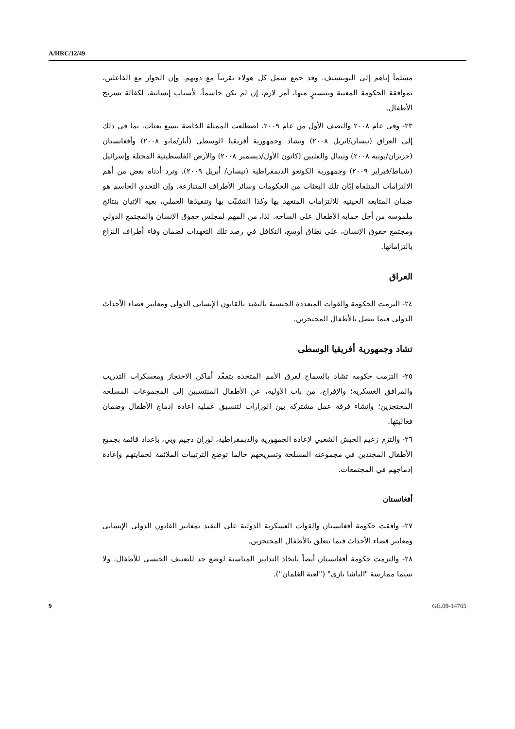A/HRC/12/49
مسلماً إياهم إلى اليونيسيف. وقد جمع شمل كل هؤلاء تقريباً مع ذويهم. وإن الحوار مع الفاعلين، بموافقة الحكومة المعنية وبتيسيرٍ منها، أمر لازم، إن لم يكن حاسماً، لأسباب إنسانية، لكفالة تسريح الأطفال.
٢٣- وفي عام ٢٠٠٨ والنصف الأول من عام ٢٠٠٩، اضطلعت الممثلة الخاصة بتسع بعثات، بما في ذلك إلى العراق (نيسان/ابريل ٢٠٠٨) وتشاد وجمهورية أفريقيا الوسطى (أيار/مايو ٢٠٠٨) وأفغانستان (حزيران/يونيه ٢٠٠٨) ونيبال والفلبين (كانون الأول/ديسمبر ٢٠٠٨) والأرض الفلسطينية المحتلة وإسرائيل (شباط/فبراير ٢٠٠٩) وجمهورية الكونغو الديمقراطية (نيسان/ أبريل ٢٠٠٩). وترد أدناه بعض من أهم الالتزامات المتلقاة إبّان تلك البعثات من الحكومات وسائر الأطراف المتنازعة. وإن التحدي الحاسم هو ضمان المتابعة الحينية للالتزامات المتعهد بها وكذا التشبّث بها وتنفيذها العملي، بغية الإتيان بنتائج ملموسة من أجل حماية الأطفال على الساحة. لذا، من المهم لمجلس حقوق الإنسان والمجتمع الدولي ومجتمع حقوق الإنسان، على نطاق أوسع، التكافل في رصد تلك التعهدات لضمان وفاء أطراف النزاع بالتزاماتها.
العراق
٢٤- التزمت الحكومة والقوات المتعددة الجنسية بالتقيد بالقانون الإنساني الدولي ومعايير قضاء الأحداث الدولي فيما يتصل بالأطفال المحتجزين.
تشاد وجمهورية أفريقيا الوسطى
٢٥- التزمت حكومة تشاد بالسماح لفرق الأمم المتحدة بتفقّد أماكن الاحتجاز ومعسكرات التدريب والمرافق العسكرية؛ والإفراج، من باب الأولية، عن الأطفال المنتسبين إلى المجموعات المسلحة المحتجزين؛ وإنشاء فرقة عمل مشتركة بين الوزارات لتنسيق عملية إعادة إدماج الأطفال وضمان فعاليتها.
٢٦- والتزم زعيم الجيش الشعبي لإعادة الجمهورية والديمقراطية، لوران دجيم ويي، بإعداد قائمة بجميع الأطفال المجندين في مجموعته المسلحة وتسريحهم حالما توضع الترتيبات الملائمة لحمايتهم وإعادة إدماجهم في المجتمعات.
أفغانستان
٢٧- وافقت حكومة أفغانستان والقوات العسكرية الدولية على التقيد بمعايير القانون الدولي الإنساني ومعايير قضاء الأحداث فيما يتعلق بالأطفال المحتجزين.
٢٨- والتزمت حكومة أفغانستان أيضاً باتخاذ التدابير المناسبة لوضع حد للتعنيف الجنسي للأطفال، ولا سيما ممارسة "الباشا بازي" ("لعبة الغلمان").
9 GE.09-14765